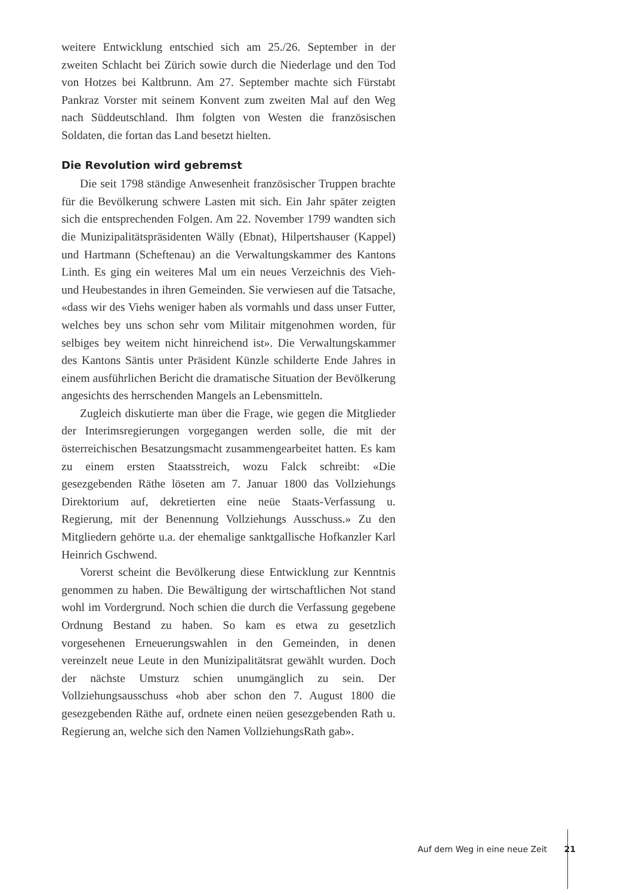weitere Entwicklung entschied sich am 25./26. September in der zweiten Schlacht bei Zürich sowie durch die Niederlage und den Tod von Hotzes bei Kaltbrunn. Am 27. September machte sich Fürstabt Pankraz Vorster mit seinem Konvent zum zweiten Mal auf den Weg nach Süddeutschland. Ihm folgten von Westen die französischen Soldaten, die fortan das Land besetzt hielten.
Die Revolution wird gebremst
Die seit 1798 ständige Anwesenheit französischer Truppen brachte für die Bevölkerung schwere Lasten mit sich. Ein Jahr später zeigten sich die entsprechenden Folgen. Am 22. November 1799 wandten sich die Munizipalitätspräsidenten Wälly (Ebnat), Hilpertshauser (Kappel) und Hartmann (Scheftenau) an die Verwaltungskammer des Kantons Linth. Es ging ein weiteres Mal um ein neues Verzeichnis des Vieh- und Heubestandes in ihren Gemeinden. Sie verwiesen auf die Tatsache, «dass wir des Viehs weniger haben als vormahls und dass unser Futter, welches bey uns schon sehr vom Militair mitgenohmen worden, für selbiges bey weitem nicht hinreichend ist». Die Verwaltungskammer des Kantons Säntis unter Präsident Künzle schilderte Ende Jahres in einem ausführlichen Bericht die dramatische Situation der Bevölkerung angesichts des herrschenden Mangels an Lebensmitteln.
Zugleich diskutierte man über die Frage, wie gegen die Mitglieder der Interimsregierungen vorgegangen werden solle, die mit der österreichischen Besatzungsmacht zusammengearbeitet hatten. Es kam zu einem ersten Staatsstreich, wozu Falck schreibt: «Die gesezgebenden Räthe löseten am 7. Januar 1800 das Vollziehungs Direktorium auf, dekretierten eine neüe Staats-Verfassung u. Regierung, mit der Benennung Vollziehungs Ausschuss.» Zu den Mitgliedern gehörte u.a. der ehemalige sanktgallische Hofkanzler Karl Heinrich Gschwend.
Vorerst scheint die Bevölkerung diese Entwicklung zur Kenntnis genommen zu haben. Die Bewältigung der wirtschaftlichen Not stand wohl im Vordergrund. Noch schien die durch die Verfassung gegebene Ordnung Bestand zu haben. So kam es etwa zu gesetzlich vorgesehenen Erneuerungswahlen in den Gemeinden, in denen vereinzelt neue Leute in den Munizipalitätsrat gewählt wurden. Doch der nächste Umsturz schien unumgänglich zu sein. Der Vollziehungsausschuss «hob aber schon den 7. August 1800 die gesezgebenden Räthe auf, ordnete einen neüen gesezgebenden Rath u. Regierung an, welche sich den Namen VollziehungsRath gab».
Auf dem Weg in eine neue Zeit 21